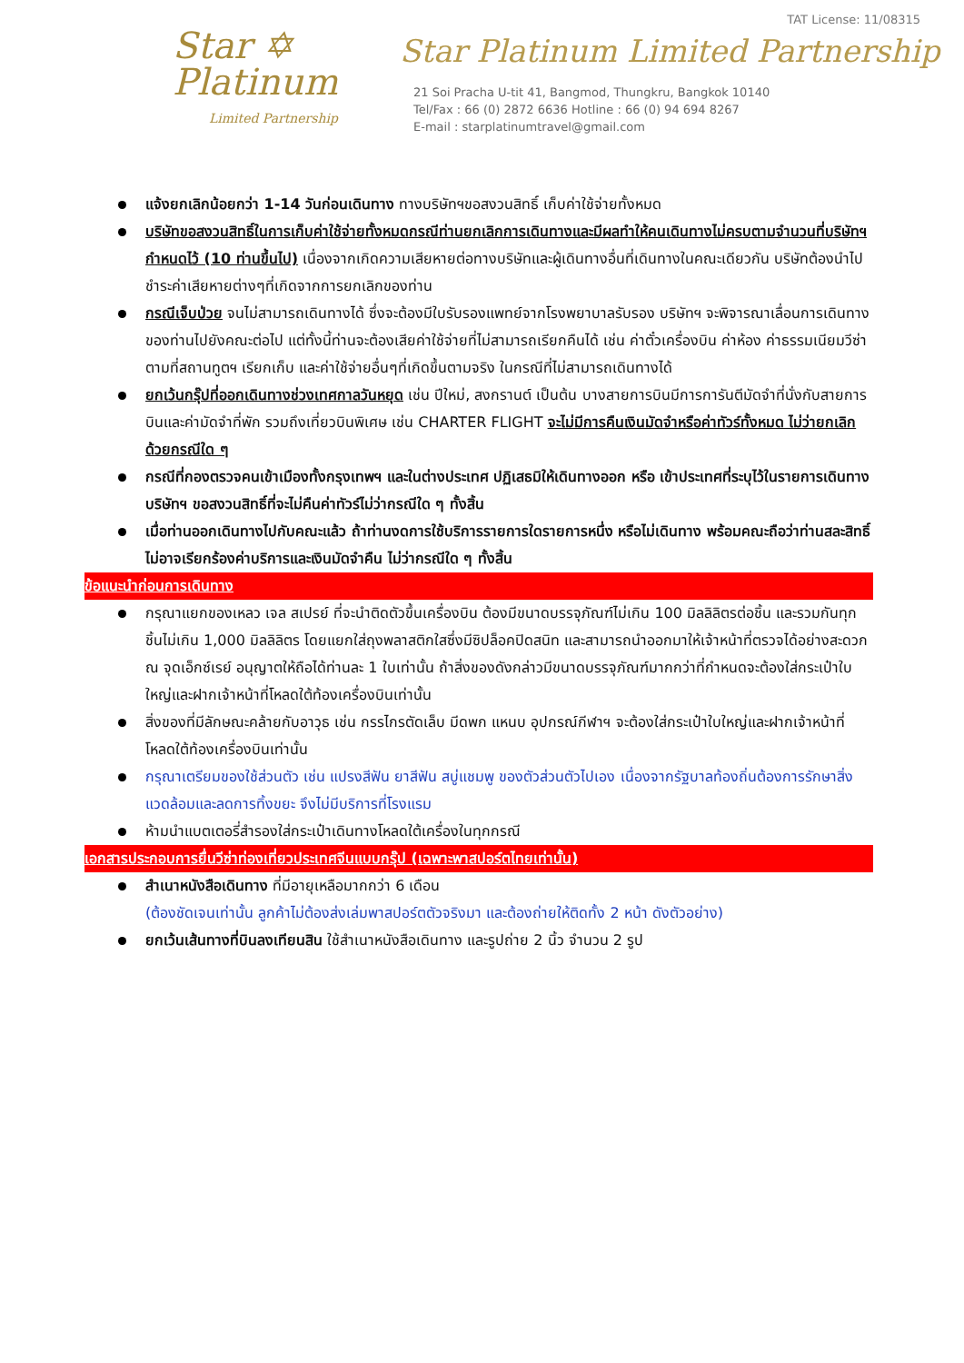TAT License: 11/08315
Star ✡
Platinum
Limited Partnership
Star Platinum Limited Partnership
21 Soi Pracha U-tit 41, Bangmod, Thungkru, Bangkok 10140
Tel/Fax : 66 (0) 2872 6636 Hotline : 66 (0) 94 694 8267
E-mail : starplatinumtravel@gmail.com
แจ้งยกเลิกน้อยกว่า 1-14 วันก่อนเดินทาง ทางบริษัทฯขอสงวนสิทธิ์ เก็บค่าใช้จ่ายทั้งหมด
บริษัทขอสงวนสิทธิ์ในการเก็บค่าใช้จ่ายทั้งหมดกรณีท่านยกเลิกการเดินทางและมีผลทำให้คนเดินทางไม่ครบตามจำนวนที่บริษัทฯกำหนดไว้ (10 ท่านขึ้นไป) เนื่องจากเกิดความเสียหายต่อทางบริษัทและผู้เดินทางอื่นที่เดินทางในคณะเดียวกัน บริษัทต้องนำไปชำระค่าเสียหายต่างๆที่เกิดจากการยกเลิกของท่าน
กรณีเจ็บป่วย จนไม่สามารถเดินทางได้ ซึ่งจะต้องมีใบรับรองแพทย์จากโรงพยาบาลรับรอง บริษัทฯ จะพิจารณาเลื่อนการเดินทางของท่านไปยังคณะต่อไป แต่ทั้งนี้ท่านจะต้องเสียค่าใช้จ่ายที่ไม่สามารถเรียกคืนได้ เช่น ค่าตั๋วเครื่องบิน ค่าห้อง ค่าธรรมเนียมวีซ่าตามที่สถานทูตฯ เรียกเก็บ และค่าใช้จ่ายอื่นๆที่เกิดขึ้นตามจริง ในกรณีที่ไม่สามารถเดินทางได้
ยกเว้นกรุ๊ปที่ออกเดินทางช่วงเทศกาลวันหยุด เช่น ปีใหม่, สงกรานต์ เป็นต้น บางสายการบินมีการการันตีมัดจำที่นั่งกับสายการบินและค่ามัดจำที่พัก รวมถึงเที่ยวบินพิเศษ เช่น CHARTER FLIGHT จะไม่มีการคืนเงินมัดจำหรือค่าทัวร์ทั้งหมด ไม่ว่ายกเลิกด้วยกรณีใด ๆ
กรณีที่กองตรวจคนเข้าเมืองทั้งกรุงเทพฯ และในต่างประเทศ ปฏิเสธมิให้เดินทางออก หรือ เข้าประเทศที่ระบุไว้ในรายการเดินทาง บริษัทฯ ขอสงวนสิทธิ์ที่จะไม่คืนค่าทัวร์ไม่ว่ากรณีใด ๆ ทั้งสิ้น
เมื่อท่านออกเดินทางไปกับคณะแล้ว ถ้าท่านงดการใช้บริการรายการใดรายการหนึ่ง หรือไม่เดินทาง พร้อมคณะถือว่าท่านสละสิทธิ์ ไม่อาจเรียกร้องค่าบริการและเงินมัดจำคืน ไม่ว่ากรณีใด ๆ ทั้งสิ้น
ข้อแนะนำก่อนการเดินทาง
กรุณาแยกของเหลว เจล สเปรย์ ที่จะนำติดตัวขึ้นเครื่องบิน ต้องมีขนาดบรรจุภัณฑ์ไม่เกิน 100 มิลลิลิตรต่อชิ้น และรวมกันทุกชิ้นไม่เกิน 1,000 มิลลิลิตร โดยแยกใส่ถุงพลาสติกใสซึ่งมีซิปล็อคปิดสนิท และสามารถนำออกมาให้เจ้าหน้าที่ตรวจได้อย่างสะดวก ณ จุดเอ็กซ์เรย์ อนุญาตให้ถือได้ท่านละ 1 ใบเท่านั้น ถ้าสิ่งของดังกล่าวมีขนาดบรรจุภัณฑ์มากกว่าที่กำหนดจะต้องใส่กระเป๋าใบใหญ่และฝากเจ้าหน้าที่โหลดใต้ท้องเครื่องบินเท่านั้น
สิ่งของที่มีลักษณะคล้ายกับอาวุธ เช่น กรรไกรตัดเล็บ มีดพก แหนบ อุปกรณ์กีฬาฯ จะต้องใส่กระเป๋าใบใหญ่และฝากเจ้าหน้าที่โหลดใต้ท้องเครื่องบินเท่านั้น
กรุณาเตรียมของใช้ส่วนตัว เช่น แปรงสีฟัน ยาสีฟัน สบู่แชมพู ของตัวส่วนตัวไปเอง เนื่องจากรัฐบาลท้องถิ่นต้องการรักษาสิ่งแวดล้อมและลดการทิ้งขยะ จึงไม่มีบริการที่โรงแรม
ห้ามนำแบตเตอรี่สำรองใส่กระเป๋าเดินทางโหลดใต้เครื่องในทุกกรณี
เอกสารประกอบการยื่นวีซ่าท่องเที่ยวประเทศจีนแบบกรุ๊ป (เฉพาะพาสปอร์ตไทยเท่านั้น)
สำเนาหนังสือเดินทาง ที่มีอายุเหลือมากกว่า 6 เดือน
(ต้องชัดเจนเท่านั้น ลูกค้าไม่ต้องส่งเล่มพาสปอร์ตตัวจริงมา และต้องถ่ายให้ติดทั้ง 2 หน้า ดังตัวอย่าง)
ยกเว้นเส้นทางที่บินลงเทียนสิน ใช้สำเนาหนังสือเดินทาง และรูปถ่าย 2 นิ้ว จำนวน 2 รูป